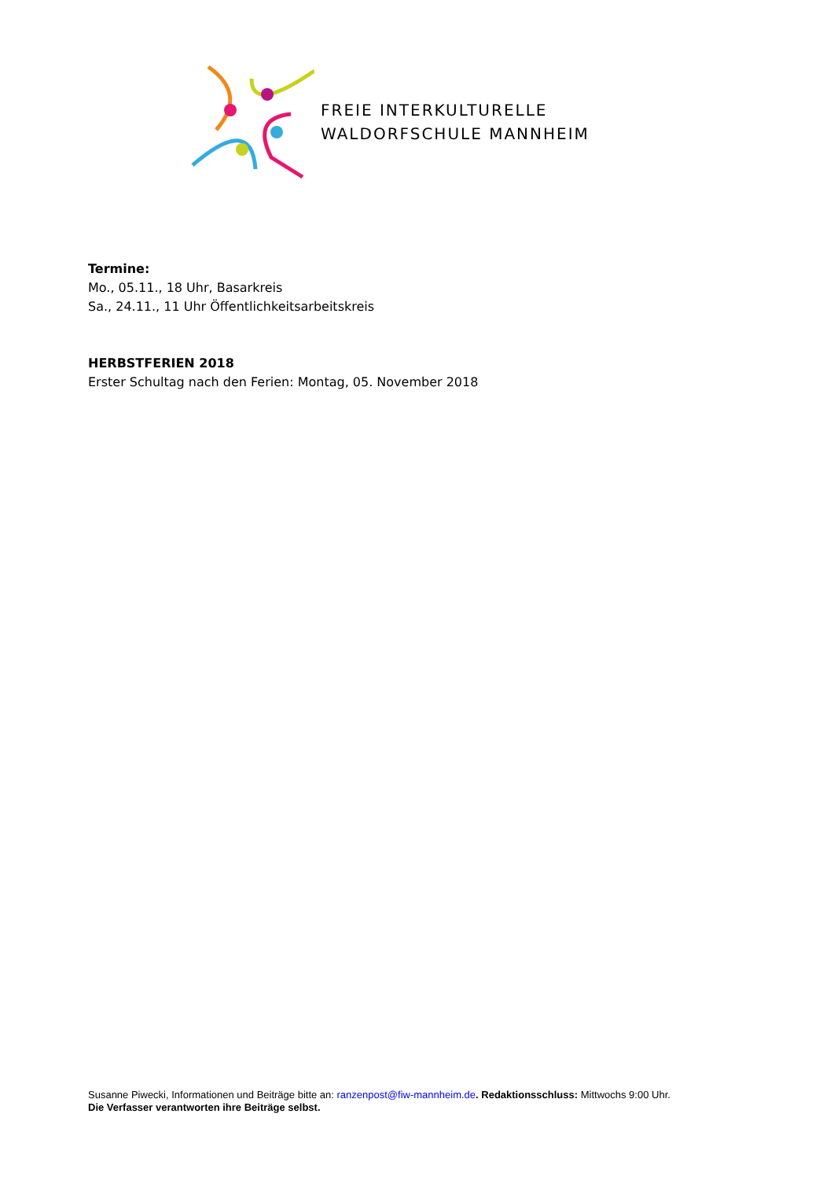FREIE INTERKULTURELLE
WALDORFSCHULE MANNHEIM
Termine:
Mo., 05.11., 18 Uhr, Basarkreis
Sa., 24.11., 11 Uhr Öffentlichkeitsarbeitskreis
HERBSTFERIEN 2018
Erster Schultag nach den Ferien: Montag, 05. November 2018
Susanne Piwecki, Informationen und Beiträge bitte an: ranzenpost@fiw-mannheim.de. Redaktionsschluss: Mittwochs 9:00 Uhr.
Die Verfasser verantworten ihre Beiträge selbst.